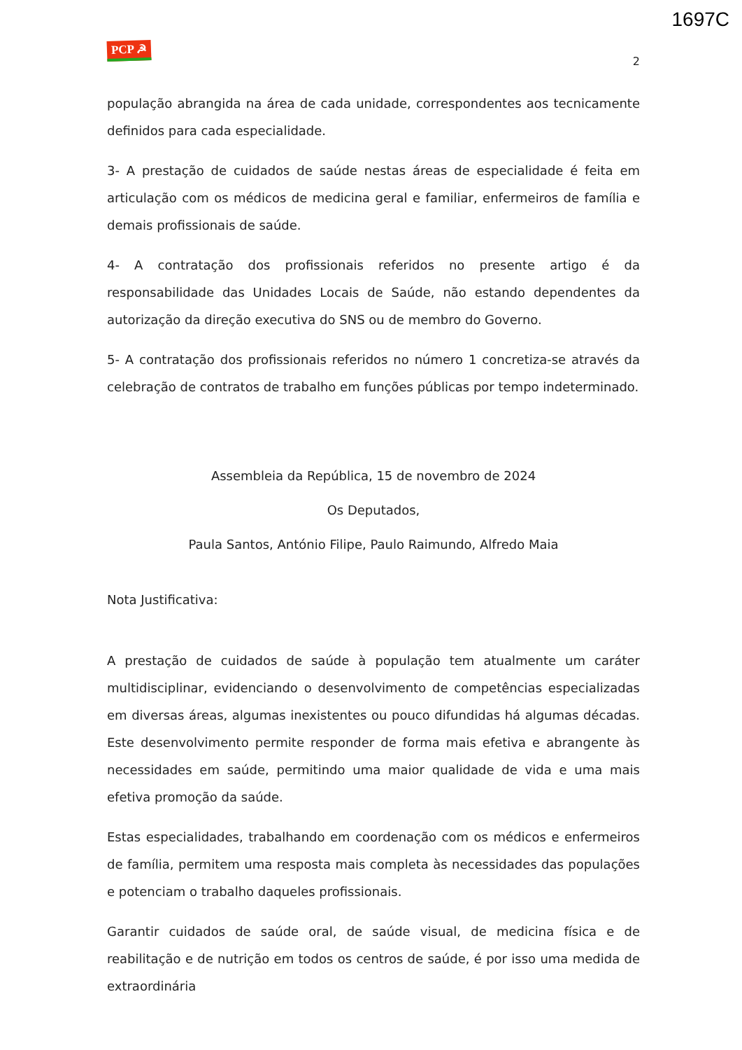1697C
PCP ☭ 2
população abrangida na área de cada unidade, correspondentes aos tecnicamente definidos para cada especialidade.
3- A prestação de cuidados de saúde nestas áreas de especialidade é feita em articulação com os médicos de medicina geral e familiar, enfermeiros de família e demais profissionais de saúde.
4- A contratação dos profissionais referidos no presente artigo é da responsabilidade das Unidades Locais de Saúde, não estando dependentes da autorização da direção executiva do SNS ou de membro do Governo.
5- A contratação dos profissionais referidos no número 1 concretiza-se através da celebração de contratos de trabalho em funções públicas por tempo indeterminado.
Assembleia da República, 15 de novembro de 2024
Os Deputados,
Paula Santos, António Filipe, Paulo Raimundo, Alfredo Maia
Nota Justificativa:
A prestação de cuidados de saúde à população tem atualmente um caráter multidisciplinar, evidenciando o desenvolvimento de competências especializadas em diversas áreas, algumas inexistentes ou pouco difundidas há algumas décadas. Este desenvolvimento permite responder de forma mais efetiva e abrangente às necessidades em saúde, permitindo uma maior qualidade de vida e uma mais efetiva promoção da saúde.
Estas especialidades, trabalhando em coordenação com os médicos e enfermeiros de família, permitem uma resposta mais completa às necessidades das populações e potenciam o trabalho daqueles profissionais.
Garantir cuidados de saúde oral, de saúde visual, de medicina física e de reabilitação e de nutrição em todos os centros de saúde, é por isso uma medida de extraordinária